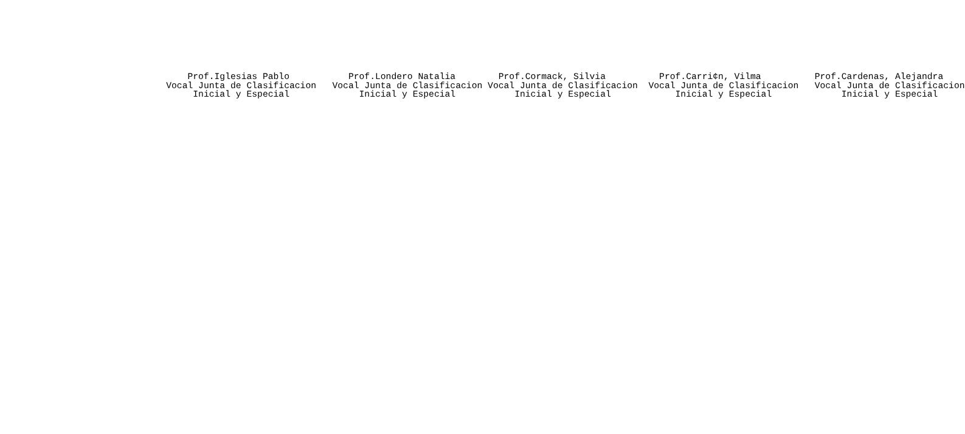Prof.Iglesias Pablo           Prof.Londero Natalia        Prof.Cormack, Silvia          Prof.Carri¢n, Vilma          Prof.Cardenas, Alejandra
                               Vocal Junta de Clasificacion   Vocal Junta de Clasificacion Vocal Junta de Clasificacion  Vocal Junta de Clasificacion   Vocal Junta de Clasificacion
                                    Inicial y Especial             Inicial y Especial           Inicial y Especial            Inicial y Especial             Inicial y Especial